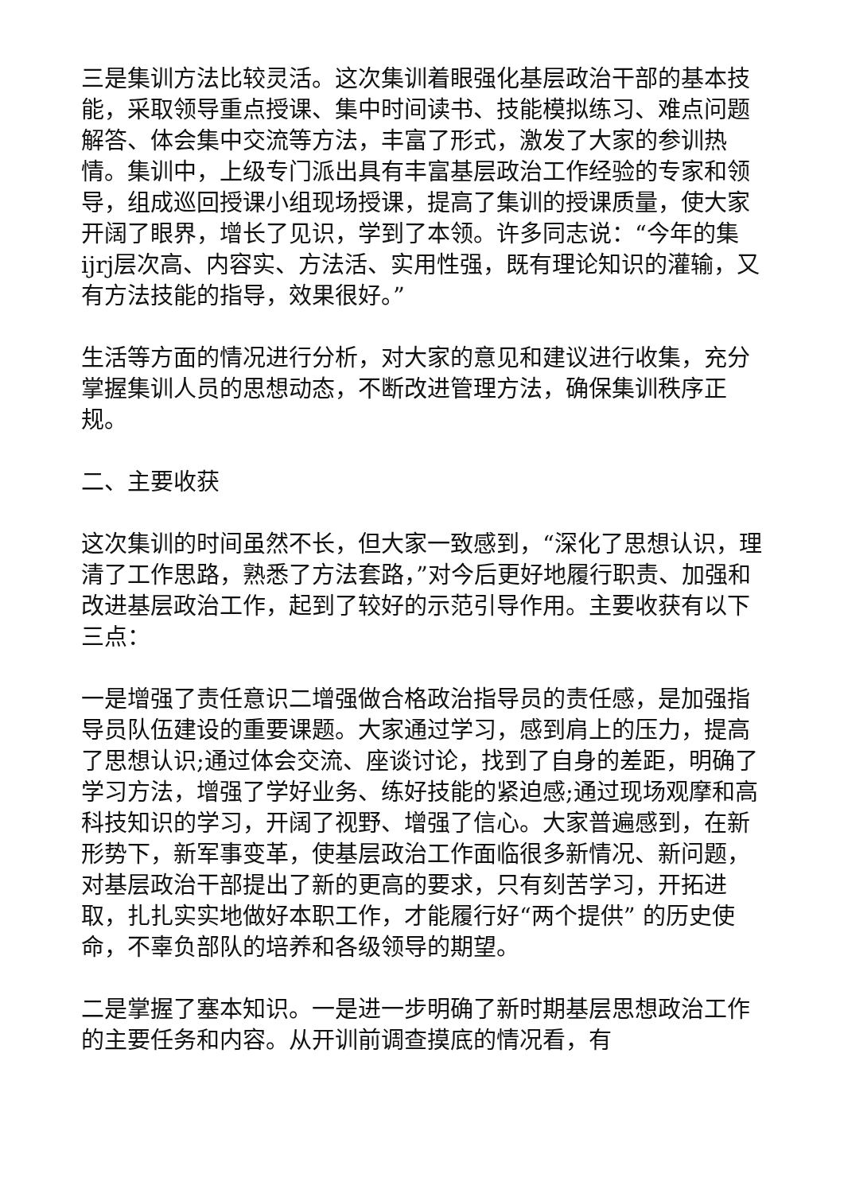三是集训方法比较灵活。这次集训着眼强化基层政治干部的基本技能，采取领导重点授课、集中时间读书、技能模拟练习、难点问题解答、体会集中交流等方法，丰富了形式，激发了大家的参训热情。集训中，上级专门派出具有丰富基层政治工作经验的专家和领导，组成巡回授课小组现场授课，提高了集训的授课质量，使大家开阔了眼界，增长了见识，学到了本领。许多同志说：“今年的集ijrj层次高、内容实、方法活、实用性强，既有理论知识的灌输，又有方法技能的指导，效果很好。”
生活等方面的情况进行分析，对大家的意见和建议进行收集，充分掌握集训人员的思想动态，不断改进管理方法，确保集训秩序正规。
二、主要收获
这次集训的时间虽然不长，但大家一致感到，“深化了思想认识，理清了工作思路，熟悉了方法套路，”对今后更好地履行职责、加强和改进基层政治工作，起到了较好的示范引导作用。主要收获有以下三点：
一是增强了责任意识二增强做合格政治指导员的责任感，是加强指导员队伍建设的重要课题。大家通过学习，感到肩上的压力，提高了思想认识;通过体会交流、座谈讨论，找到了自身的差距，明确了学习方法，增强了学好业务、练好技能的紧迫感;通过现场观摩和高科技知识的学习，开阔了视野、增强了信心。大家普遍感到，在新形势下，新军事变革，使基层政治工作面临很多新情况、新问题，对基层政治干部提出了新的更高的要求，只有刻苦学习，开拓进取，扎扎实实地做好本职工作，才能履行好“两个提供” 的历史使命，不辜负部队的培养和各级领导的期望。
二是掌握了塞本知识。一是进一步明确了新时期基层思想政治工作的主要任务和内容。从开训前调查摸底的情况看，有